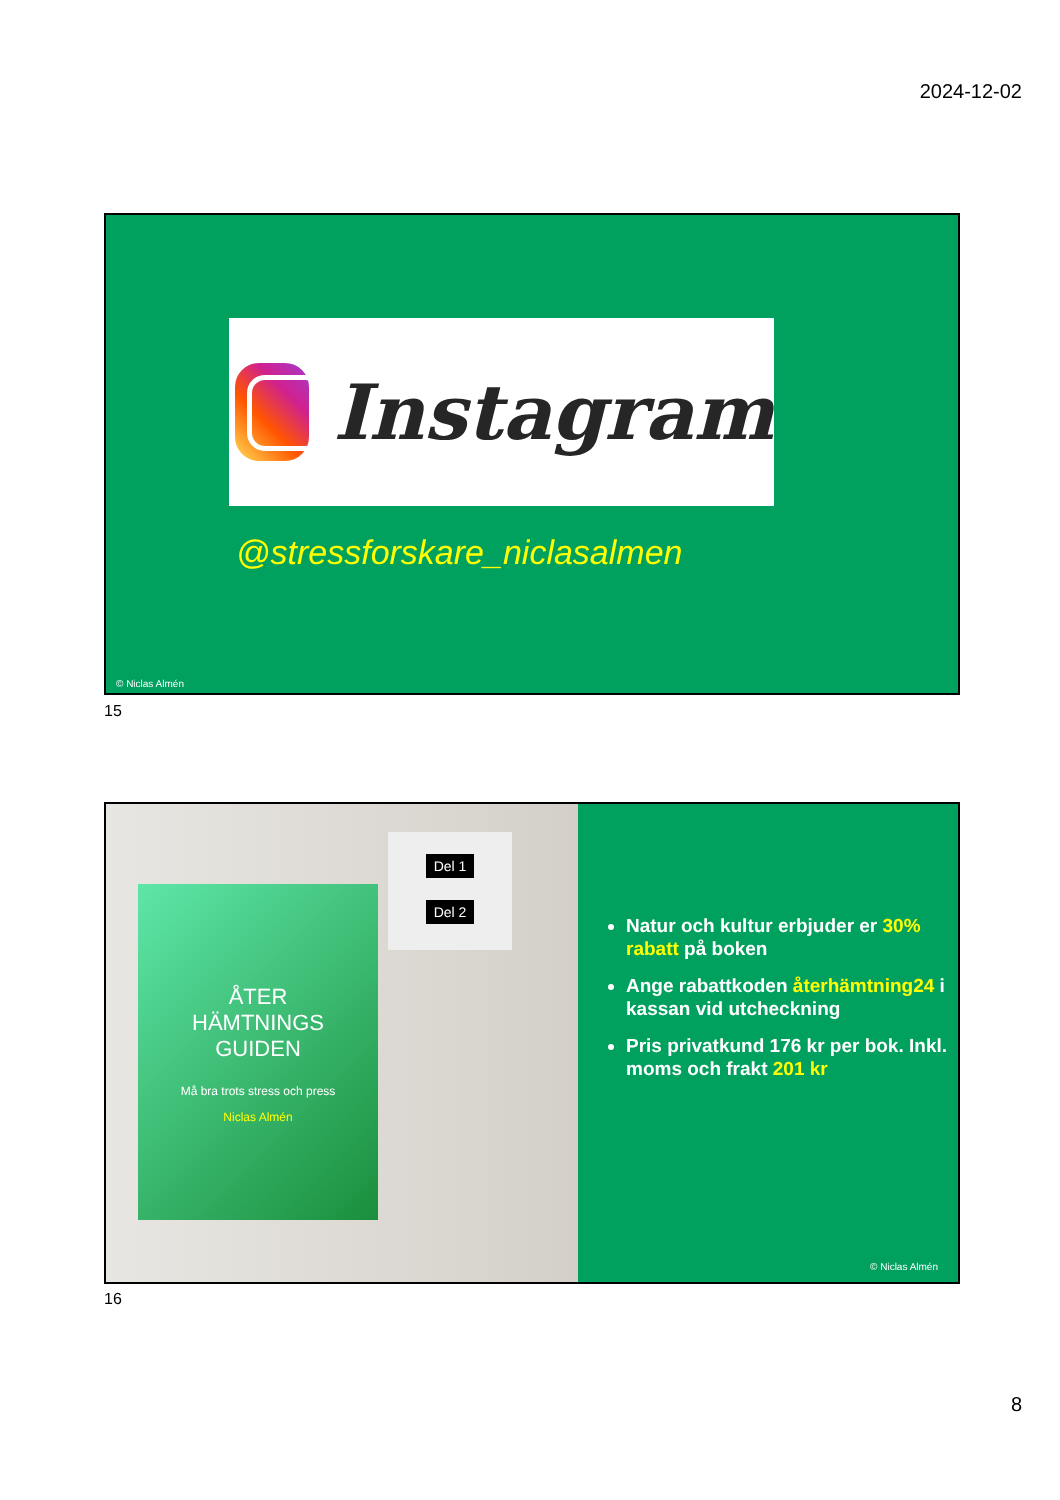2024-12-02
Instagram
@stressforskare_niclasalmen
© Niclas Almén
15
Del 1
Del 2
ÅTER
HÄMTNINGS
GUIDEN
Må bra trots stress och press
Niclas Almén
Natur och kultur erbjuder er 30% rabatt på boken
Ange rabattkoden återhämtning24 i kassan vid utcheckning
Pris privatkund 176 kr per bok. Inkl. moms och frakt 201 kr
© Niclas Almén
16
8